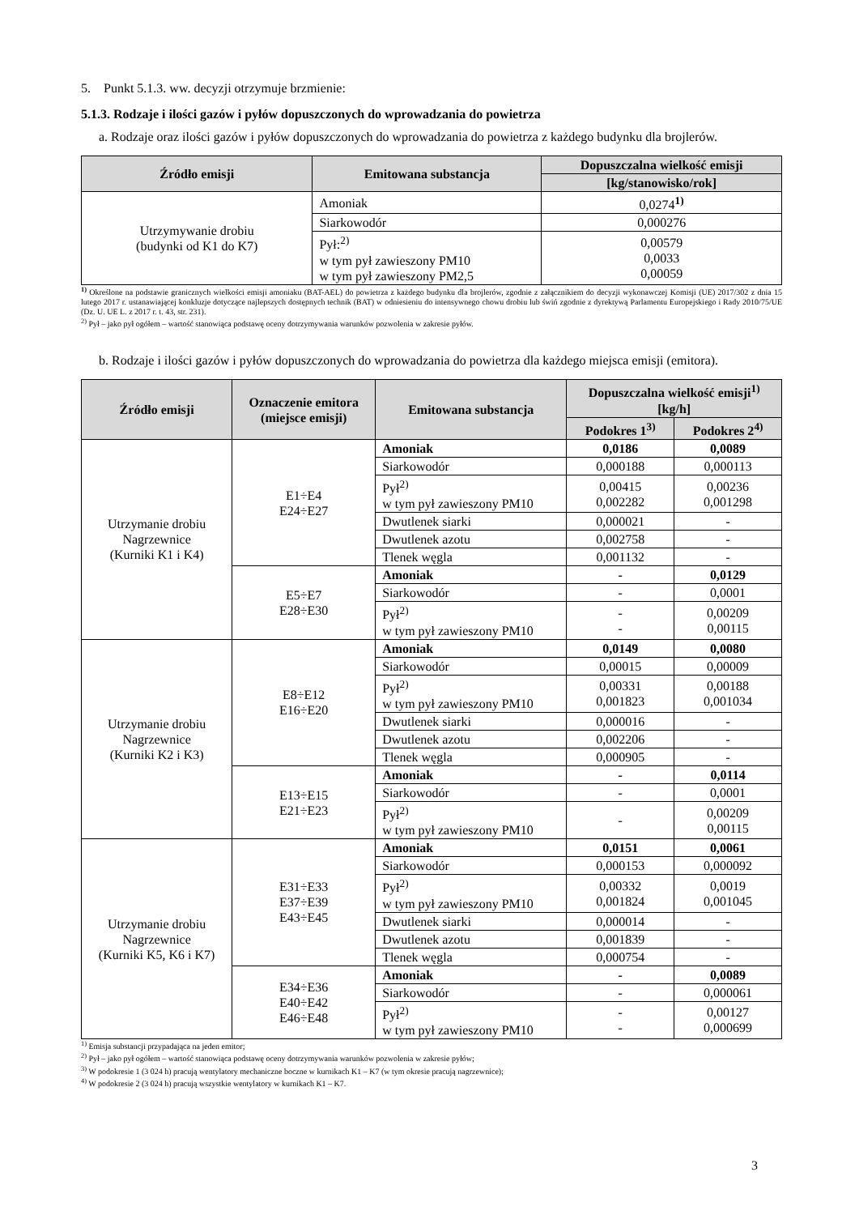5. Punkt 5.1.3. ww. decyzji otrzymuje brzmienie:
5.1.3. Rodzaje i ilości gazów i pyłów dopuszczonych do wprowadzania do powietrza
a. Rodzaje oraz ilości gazów i pyłów dopuszczonych do wprowadzania do powietrza z każdego budynku dla brojlerów.
| Źródło emisji | Emitowana substancja | Dopuszczalna wielkość emisji |
| --- | --- | --- |
| | | [kg/stanowisko/rok] |
| Utrzymywanie drobiu (budynki od K1 do K7) | Amoniak | 0,0274<sup>1)</sup> |
| | Siarkowodór | 0,000276 |
| | Pył:<sup>2)</sup> w tym pył zawieszony PM10 w tym pył zawieszony PM2,5 | 0,00579 0,0033 0,00059 |
<sup>1)</sup> Określone na podstawie granicznych wielkości emisji amoniaku (BAT-AEL) do powietrza z każdego budynku dla brojlerów, zgodnie z załącznikiem do decyzji wykonawczej Komisji (UE) 2017/302 z dnia 15 lutego 2017 r. ustanawiającej konkluzje dotyczące najlepszych dostępnych technik (BAT) w odniesieniu do intensywnego chowu drobiu lub świń zgodnie z dyrektywą Parlamentu Europejskiego i Rady 2010/75/UE (Dz. U. UE L. z 2017 r. t. 43, str. 231).
<sup>2)</sup> Pył – jako pył ogółem – wartość stanowiąca podstawę oceny dotrzymywania warunków pozwolenia w zakresie pyłów.
b. Rodzaje i ilości gazów i pyłów dopuszczonych do wprowadzania do powietrza dla każdego miejsca emisji (emitora).
| Źródło emisji | Oznaczenie emitora (miejsce emisji) | Emitowana substancja | Dopuszczalna wielkość emisji<sup>1)</sup> [kg/h] | |
| --- | --- | --- | --- | --- |
| | | | Podokres 1<sup>3)</sup> | Podokres 2<sup>4)</sup> |
| Utrzymanie drobiu Nagrzewnice (Kurniki K1 i K4) | E1÷E4 E24÷E27 | Amoniak | 0,0186 | 0,0089 |
| | | Siarkowodór | 0,000188 | 0,000113 |
| | | Pył<sup>2)</sup> w tym pył zawieszony PM10 | 0,00415 0,002282 | 0,00236 0,001298 |
| | | Dwutlenek siarki | 0,000021 | - |
| | | Dwutlenek azotu | 0,002758 | - |
| | | Tlenek węgla | 0,001132 | - |
| | E5÷E7 E28÷E30 | Amoniak | - | 0,0129 |
| | | Siarkowodór | - | 0,0001 |
| | | Pył<sup>2)</sup> w tym pył zawieszony PM10 | - - | 0,00209 0,00115 |
| Utrzymanie drobiu Nagrzewnice (Kurniki K2 i K3) | E8÷E12 E16÷E20 | Amoniak | 0,0149 | 0,0080 |
| | | Siarkowodór | 0,00015 | 0,00009 |
| | | Pył<sup>2)</sup> w tym pył zawieszony PM10 | 0,00331 0,001823 | 0,00188 0,001034 |
| | | Dwutlenek siarki | 0,000016 | - |
| | | Dwutlenek azotu | 0,002206 | - |
| | | Tlenek węgla | 0,000905 | - |
| | E13÷E15 E21÷E23 | Amoniak | - | 0,0114 |
| | | Siarkowodór | - | 0,0001 |
| | | Pył<sup>2)</sup> w tym pył zawieszony PM10 | - | 0,00209 0,00115 |
| Utrzymanie drobiu Nagrzewnice (Kurniki K5, K6 i K7) | E31÷E33 E37÷E39 E43÷E45 | Amoniak | 0,0151 | 0,0061 |
| | | Siarkowodór | 0,000153 | 0,000092 |
| | | Pył<sup>2)</sup> w tym pył zawieszony PM10 | 0,00332 0,001824 | 0,0019 0,001045 |
| | | Dwutlenek siarki | 0,000014 | - |
| | | Dwutlenek azotu | 0,001839 | - |
| | | Tlenek węgla | 0,000754 | - |
| | E34÷E36 E40÷E42 E46÷E48 | Amoniak | - | 0,0089 |
| | | Siarkowodór | - | 0,000061 |
| | | Pył<sup>2)</sup> w tym pył zawieszony PM10 | - - | 0,00127 0,000699 |
<sup>1)</sup> Emisja substancji przypadająca na jeden emitor;
<sup>2)</sup> Pył – jako pył ogółem – wartość stanowiąca podstawę oceny dotrzymywania warunków pozwolenia w zakresie pyłów;
<sup>3)</sup> W podokresie 1 (3 024 h) pracują wentylatory mechaniczne boczne w kurnikach K1 – K7 (w tym okresie pracują nagrzewnice);
<sup>4)</sup> W podokresie 2 (3 024 h) pracują wszystkie wentylatory w kurnikach K1 – K7.
3